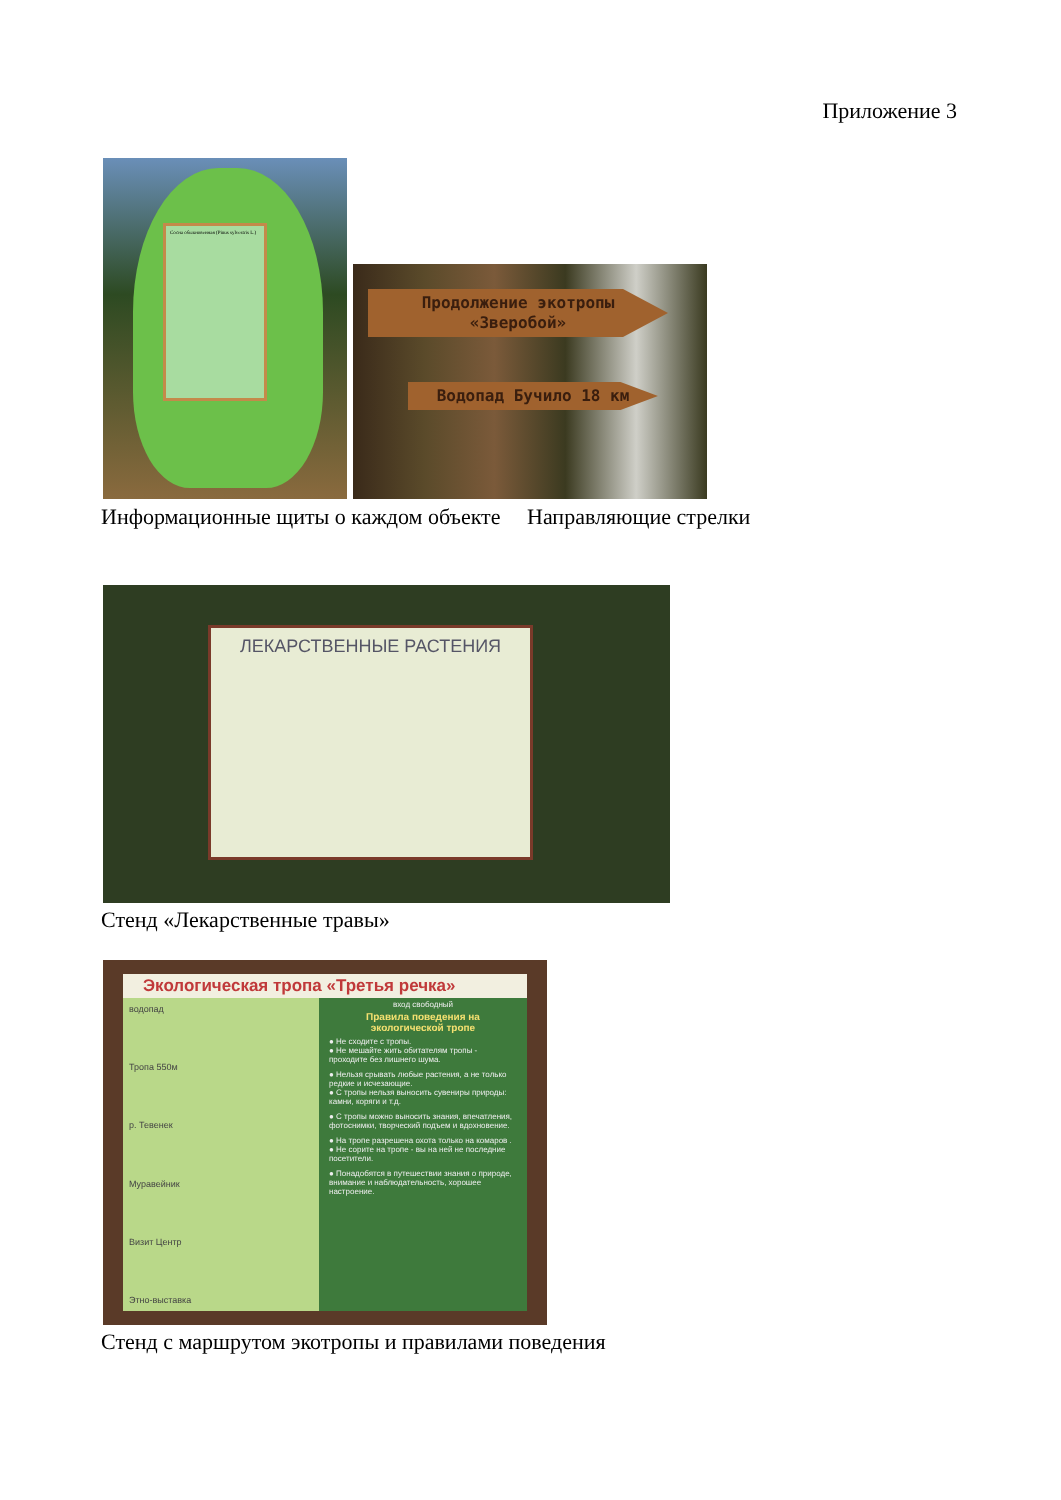Приложение 3
Сосна обыкновенная (Pinus sylvestris L.)
Продолжение экотропы «Зверобой»
Водопад Бучило 18 км
Информационные щиты о каждом объекте
Направляющие стрелки
ЛЕКАРСТВЕННЫЕ РАСТЕНИЯ
Стенд «Лекарственные травы»
Экологическая тропа «Третья речка»
водопад
Тропа 550м
р. Тевенек
Муравейник
Визит Центр
Этно-выставка
вход свободный
Правила поведения на экологической тропе
● Не сходите с тропы.
● Не мешайте жить обитателям тропы - проходите без лишнего шума.
● Нельзя срывать любые растения, а не только редкие и исчезающие.
● С тропы нельзя выносить сувениры природы: камни, коряги и т.д.
● С тропы можно выносить знания, впечатления, фотоснимки, творческий подъем и вдохновение.
● На тропе разрешена охота только на комаров .
● Не сорите на тропе - вы на ней не последние посетители.
● Понадобятся в путешествии знания о природе, внимание и наблюдательность, хорошее настроение.
Стенд с маршрутом экотропы и правилами поведения